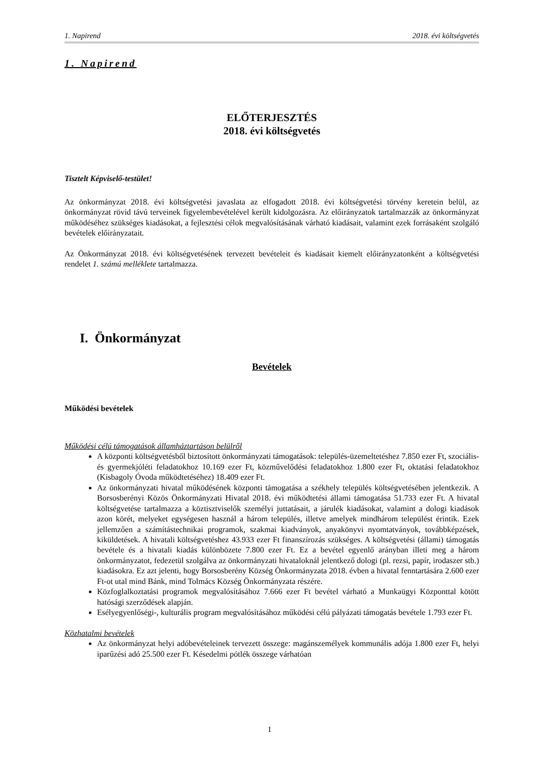1. Napirend 2018. évi költségvetés
1. Napirend
ELŐTERJESZTÉS
2018. évi költségvetés
Tisztelt Képviselő-testület!
Az önkormányzat 2018. évi költségvetési javaslata az elfogadott 2018. évi költségvetési törvény keretein belül, az önkormányzat rövid távú terveinek figyelembevételével került kidolgozásra. Az előirányzatok tartalmazzák az önkormányzat működéséhez szükséges kiadásokat, a fejlesztési célok megvalósításának várható kiadásait, valamint ezek forrásaként szolgáló bevételek előirányzatait.
Az Önkormányzat 2018. évi költségvetésének tervezett bevételeit és kiadásait kiemelt előirányzatonként a költségvetési rendelet 1. számú melléklete tartalmazza.
I. Önkormányzat
Bevételek
Működési bevételek
Működési célú támogatások államháztartáson belülről
A központi költségvetésből biztosított önkormányzati támogatások: település-üzemeltetéshez 7.850 ezer Ft, szociális- és gyermekjóléti feladatokhoz 10.169 ezer Ft, közművelődési feladatokhoz 1.800 ezer Ft, oktatási feladatokhoz (Kisbagoly Óvoda működtetéséhez) 18.409 ezer Ft.
Az önkormányzati hivatal működésének központi támogatása a székhely település költségvetésében jelentkezik. A Borsosberényi Közös Önkormányzati Hivatal 2018. évi működtetési állami támogatása 51.733 ezer Ft. A hivatal költségvetése tartalmazza a köztisztviselők személyi juttatásait, a járulék kiadásokat, valamint a dologi kiadások azon körét, melyeket egységesen használ a három település, illetve amelyek mindhárom települést érintik. Ezek jellemzően a számítástechnikai programok, szakmai kiadványok, anyakönyvi nyomtatványok, továbbképzések, kiküldetések. A hivatali költségvetéshez 43.933 ezer Ft finanszírozás szükséges. A költségvetési (állami) támogatás bevétele és a hivatali kiadás különbözete 7.800 ezer Ft. Ez a bevétel egyenlő arányban illeti meg a három önkormányzatot, fedezetül szolgálva az önkormányzati hivataloknál jelentkező dologi (pl. rezsi, papír, irodaszer stb.) kiadásokra. Ez azt jelenti, hogy Borsosberény Község Önkormányzata 2018. évben a hivatal fenntartására 2.600 ezer Ft-ot utal mind Bánk, mind Tolmács Község Önkormányzata részére.
Közfoglalkoztatási programok megvalósításához 7.666 ezer Ft bevétel várható a Munkaügyi Központtal kötött hatósági szerződések alapján.
Esélyegyenlőségi-, kulturális program megvalósításához működési célú pályázati támogatás bevétele 1.793 ezer Ft.
Közhatalmi bevételek
Az önkormányzat helyi adóbevételeinek tervezett összege: magánszemélyek kommunális adója 1.800 ezer Ft, helyi iparűzési adó 25.500 ezer Ft. Késedelmi pótlék összege várhatóan
1